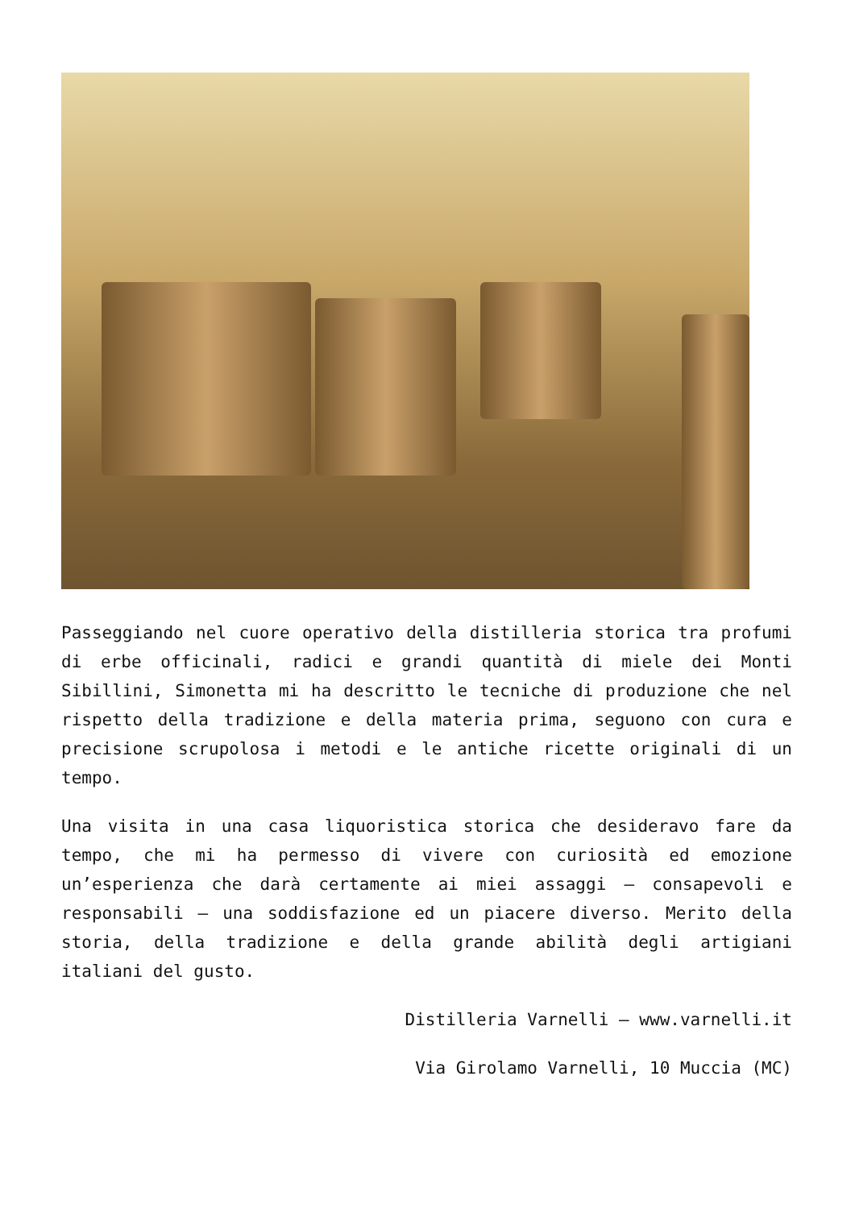Passeggiando nel cuore operativo della distilleria storica tra profumi di erbe officinali, radici e grandi quantità di miele dei Monti Sibillini, Simonetta mi ha descritto le tecniche di produzione che nel rispetto della tradizione e della materia prima, seguono con cura e precisione scrupolosa i metodi e le antiche ricette originali di un tempo.
Una visita in una casa liquoristica storica che desideravo fare da tempo, che mi ha permesso di vivere con curiosità ed emozione un’esperienza che darà certamente ai miei assaggi – consapevoli e responsabili – una soddisfazione ed un piacere diverso. Merito della storia, della tradizione e della grande abilità degli artigiani italiani del gusto.
Distilleria Varnelli – www.varnelli.it
Via Girolamo Varnelli, 10 Muccia (MC)